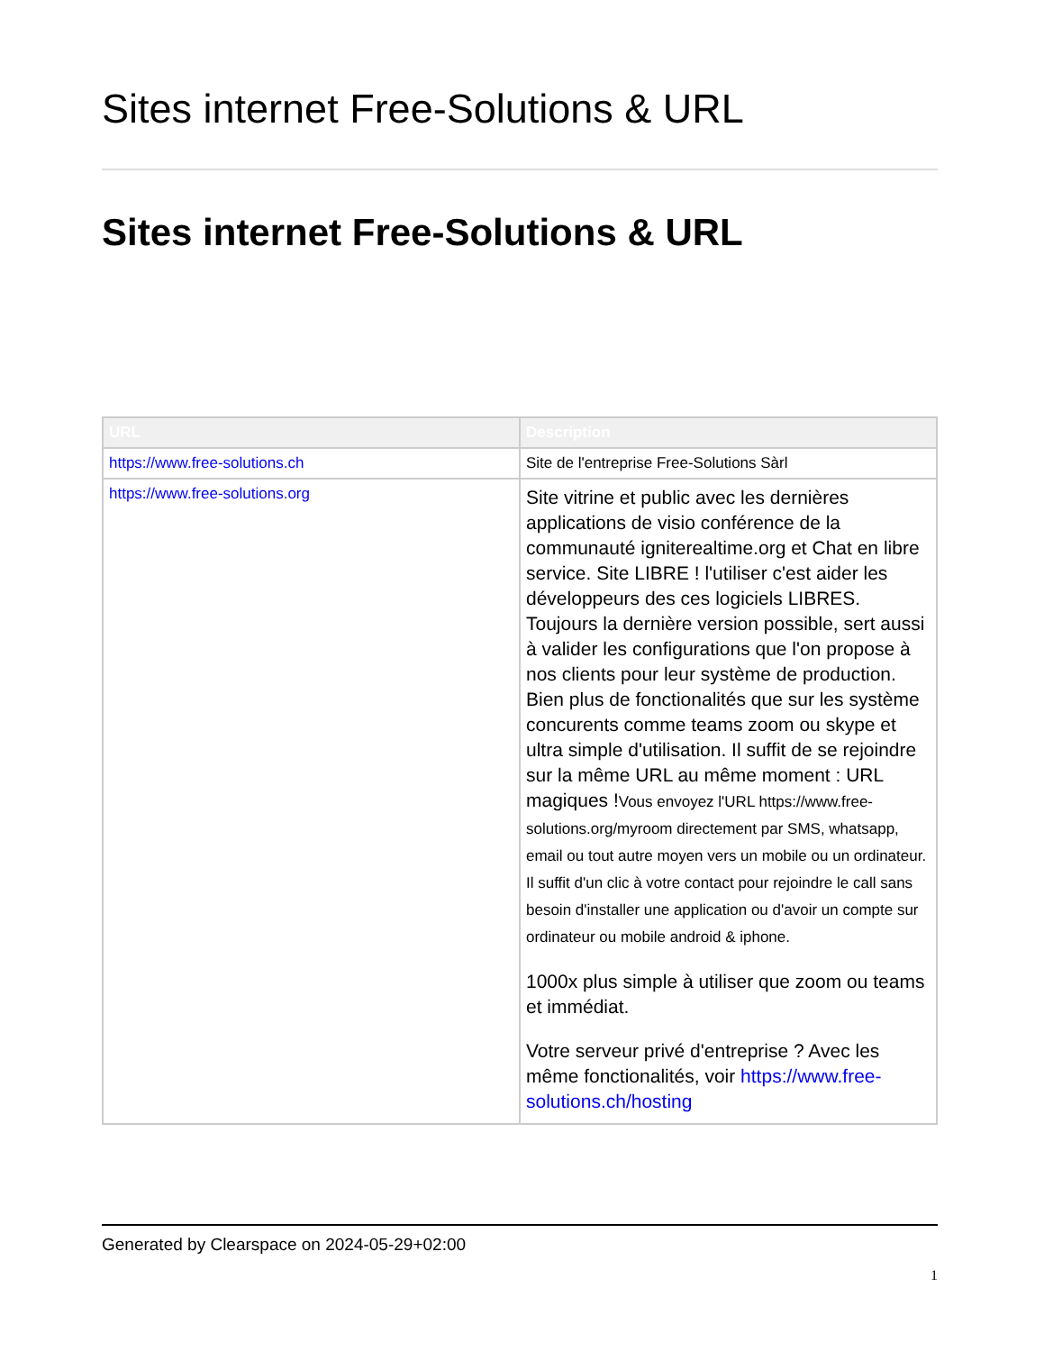Sites internet Free-Solutions & URL
Sites internet Free-Solutions & URL
| URL | Description |
| --- | --- |
| https://www.free-solutions.ch | Site de l'entreprise Free-Solutions Sàrl |
| https://www.free-solutions.org | Site vitrine et public avec les dernières applications de visio conférence de la communauté igniterealtime.org et Chat en libre service. Site LIBRE ! l'utiliser c'est aider les développeurs des ces logiciels LIBRES. Toujours la dernière version possible, sert aussi à valider les configurations que l'on propose à nos clients pour leur système de production. Bien plus de fonctionalités que sur les système concurents comme teams zoom ou skype et ultra simple d'utilisation. Il suffit de se rejoindre sur la même URL au même moment : URL magiques ! Vous envoyez l'URL https://www.free-solutions.org/myroom directement par SMS, whatsapp, email ou tout autre moyen vers un mobile ou un ordinateur. Il suffit d'un clic à votre contact pour rejoindre le call sans besoin d'installer une application ou d'avoir un compte sur ordinateur ou mobile android & iphone. 1000x plus simple à utiliser que zoom ou teams et immédiat. Votre serveur privé d'entreprise ? Avec les même fonctionalités, voir https://www.free-solutions.ch/hosting |
Generated by Clearspace on 2024-05-29+02:00
1